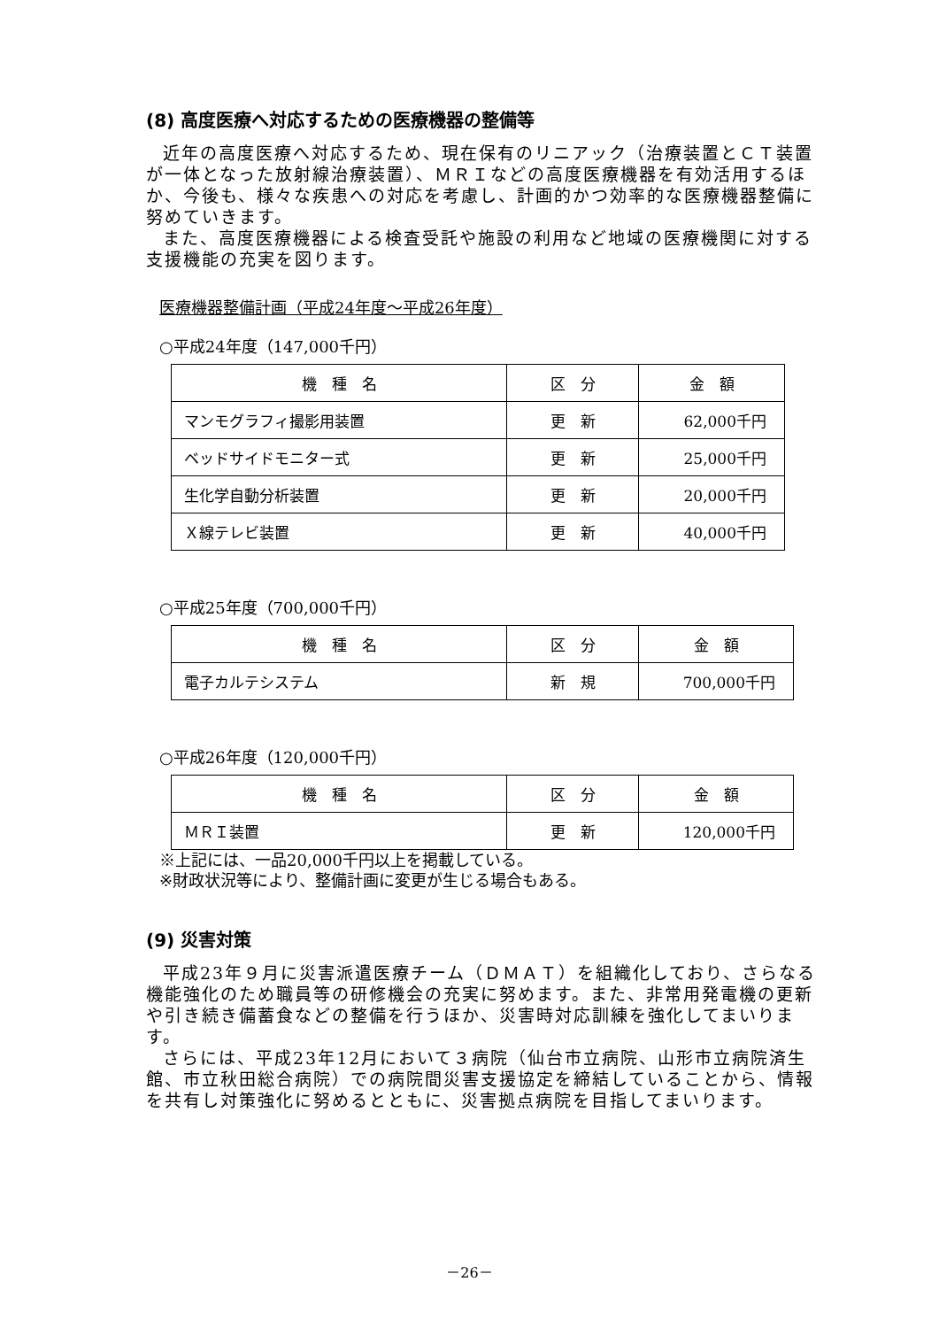(8) 高度医療へ対応するための医療機器の整備等
近年の高度医療へ対応するため、現在保有のリニアック（治療装置とＣＴ装置が一体となった放射線治療装置）、ＭＲＩなどの高度医療機器を有効活用するほか、今後も、様々な疾患への対応を考慮し、計画的かつ効率的な医療機器整備に努めていきます。
また、高度医療機器による検査受託や施設の利用など地域の医療機関に対する支援機能の充実を図ります。
医療機器整備計画（平成24年度～平成26年度）
○平成24年度（147,000千円）
| 機 種 名 | 区 分 | 金 額 |
| --- | --- | --- |
| マンモグラフィ撮影用装置 | 更 新 | 62,000千円 |
| ベッドサイドモニター式 | 更 新 | 25,000千円 |
| 生化学自動分析装置 | 更 新 | 20,000千円 |
| Ｘ線テレビ装置 | 更 新 | 40,000千円 |
○平成25年度（700,000千円）
| 機 種 名 | 区 分 | 金 額 |
| --- | --- | --- |
| 電子カルテシステム | 新 規 | 700,000千円 |
○平成26年度（120,000千円）
| 機 種 名 | 区 分 | 金 額 |
| --- | --- | --- |
| ＭＲＩ装置 | 更 新 | 120,000千円 |
※上記には、一品20,000千円以上を掲載している。
※財政状況等により、整備計画に変更が生じる場合もある。
(9) 災害対策
平成23年９月に災害派遣医療チーム（ＤＭＡＴ）を組織化しており、さらなる機能強化のため職員等の研修機会の充実に努めます。また、非常用発電機の更新や引き続き備蓄食などの整備を行うほか、災害時対応訓練を強化してまいります。
さらには、平成23年12月において３病院（仙台市立病院、山形市立病院済生館、市立秋田総合病院）での病院間災害支援協定を締結していることから、情報を共有し対策強化に努めるとともに、災害拠点病院を目指してまいります。
－26－